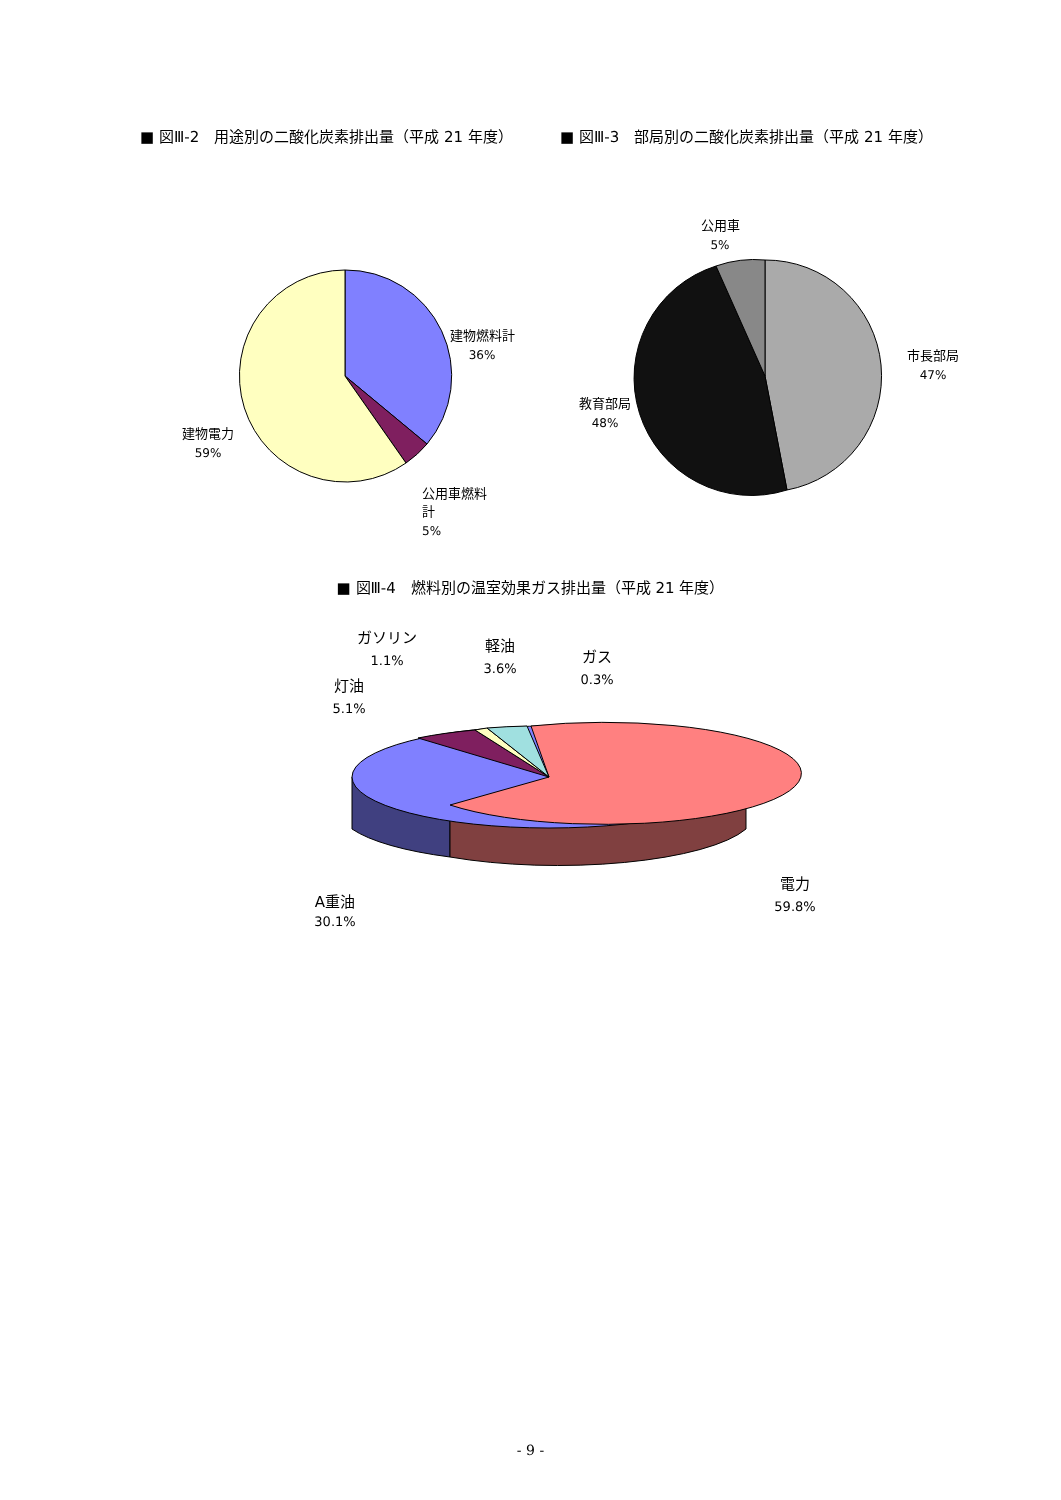■ 図Ⅲ-2　用途別の二酸化炭素排出量（平成 21 年度） ■ 図Ⅲ-3　部局別の二酸化炭素排出量（平成 21 年度）
建物燃料計
36%
建物電力
59%
公用車燃料
計
5%
公用車
5%
市長部局
47%
教育部局
48%
■ 図Ⅲ-4　燃料別の温室効果ガス排出量（平成 21 年度）
ガソリン
1.1%
軽油
3.6%
ガス
0.3%
灯油
5.1%
電力
59.8%
A重油
30.1%
- 9 -